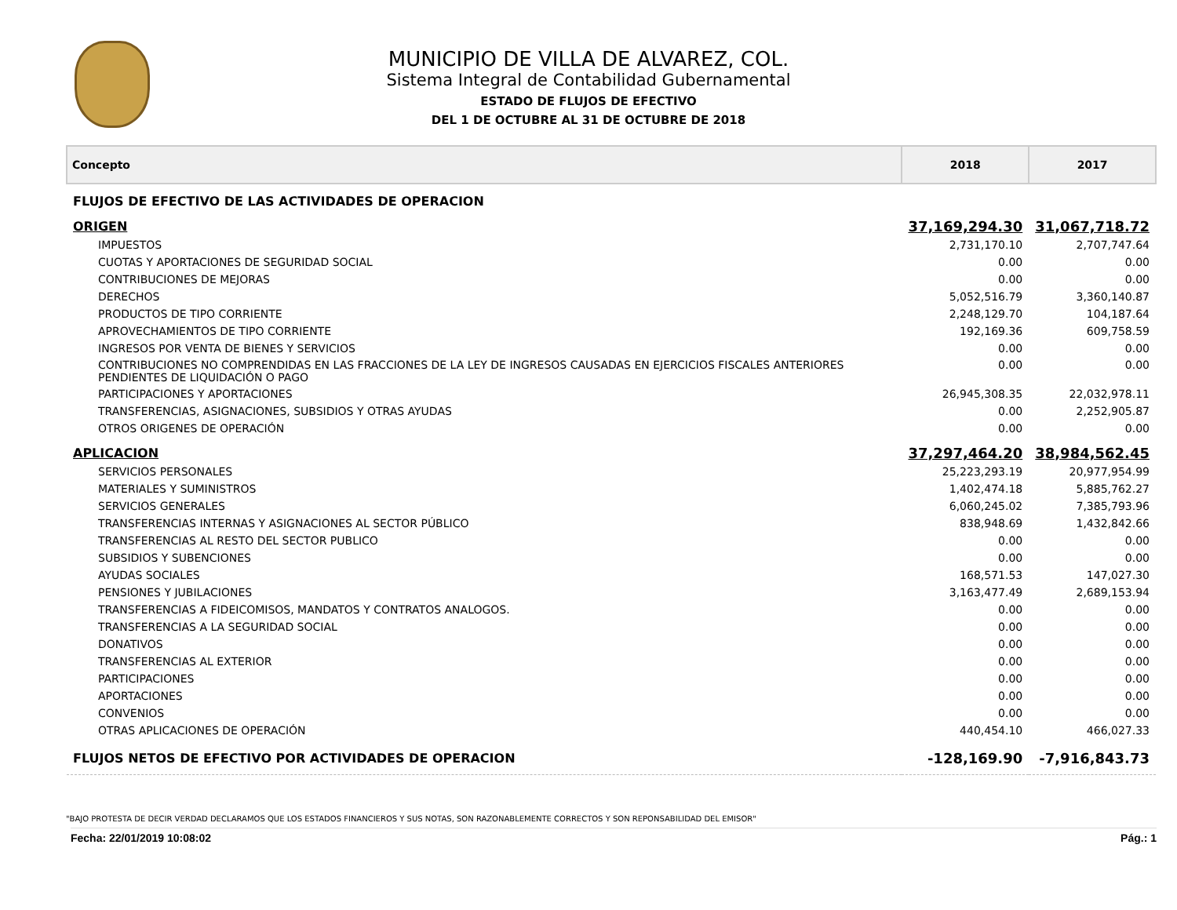MUNICIPIO DE VILLA DE ALVAREZ, COL.
Sistema Integral de Contabilidad Gubernamental
ESTADO DE FLUJOS DE EFECTIVO
DEL 1 DE OCTUBRE AL 31 DE OCTUBRE DE 2018
| Concepto | 2018 | 2017 |
| --- | --- | --- |
| FLUJOS DE EFECTIVO DE LAS ACTIVIDADES DE OPERACION | | |
| ORIGEN | 37,169,294.30 | 31,067,718.72 |
| IMPUESTOS | 2,731,170.10 | 2,707,747.64 |
| CUOTAS Y APORTACIONES DE SEGURIDAD SOCIAL | 0.00 | 0.00 |
| CONTRIBUCIONES DE MEJORAS | 0.00 | 0.00 |
| DERECHOS | 5,052,516.79 | 3,360,140.87 |
| PRODUCTOS DE TIPO CORRIENTE | 2,248,129.70 | 104,187.64 |
| APROVECHAMIENTOS DE TIPO CORRIENTE | 192,169.36 | 609,758.59 |
| INGRESOS POR VENTA DE BIENES Y SERVICIOS | 0.00 | 0.00 |
| CONTRIBUCIONES NO COMPRENDIDAS EN LAS FRACCIONES DE LA LEY DE INGRESOS CAUSADAS EN EJERCICIOS FISCALES ANTERIORES PENDIENTES DE LIQUIDACIÓN O PAGO | 0.00 | 0.00 |
| PARTICIPACIONES Y APORTACIONES | 26,945,308.35 | 22,032,978.11 |
| TRANSFERENCIAS, ASIGNACIONES, SUBSIDIOS Y OTRAS AYUDAS | 0.00 | 2,252,905.87 |
| OTROS ORIGENES DE OPERACIÓN | 0.00 | 0.00 |
| APLICACION | 37,297,464.20 | 38,984,562.45 |
| SERVICIOS PERSONALES | 25,223,293.19 | 20,977,954.99 |
| MATERIALES Y SUMINISTROS | 1,402,474.18 | 5,885,762.27 |
| SERVICIOS GENERALES | 6,060,245.02 | 7,385,793.96 |
| TRANSFERENCIAS INTERNAS Y ASIGNACIONES AL SECTOR PÚBLICO | 838,948.69 | 1,432,842.66 |
| TRANSFERENCIAS AL RESTO DEL SECTOR PUBLICO | 0.00 | 0.00 |
| SUBSIDIOS Y SUBENCIONES | 0.00 | 0.00 |
| AYUDAS SOCIALES | 168,571.53 | 147,027.30 |
| PENSIONES Y JUBILACIONES | 3,163,477.49 | 2,689,153.94 |
| TRANSFERENCIAS A FIDEICOMISOS, MANDATOS Y CONTRATOS ANALOGOS. | 0.00 | 0.00 |
| TRANSFERENCIAS A LA SEGURIDAD SOCIAL | 0.00 | 0.00 |
| DONATIVOS | 0.00 | 0.00 |
| TRANSFERENCIAS AL EXTERIOR | 0.00 | 0.00 |
| PARTICIPACIONES | 0.00 | 0.00 |
| APORTACIONES | 0.00 | 0.00 |
| CONVENIOS | 0.00 | 0.00 |
| OTRAS APLICACIONES DE OPERACIÓN | 440,454.10 | 466,027.33 |
| FLUJOS NETOS DE EFECTIVO POR ACTIVIDADES DE OPERACION | -128,169.90 | -7,916,843.73 |
"BAJO PROTESTA DE DECIR VERDAD DECLARAMOS QUE LOS ESTADOS FINANCIEROS Y SUS NOTAS, SON RAZONABLEMENTE CORRECTOS Y SON REPONSABILIDAD DEL EMISOR"
Fecha: 22/01/2019 10:08:02 Pág.: 1